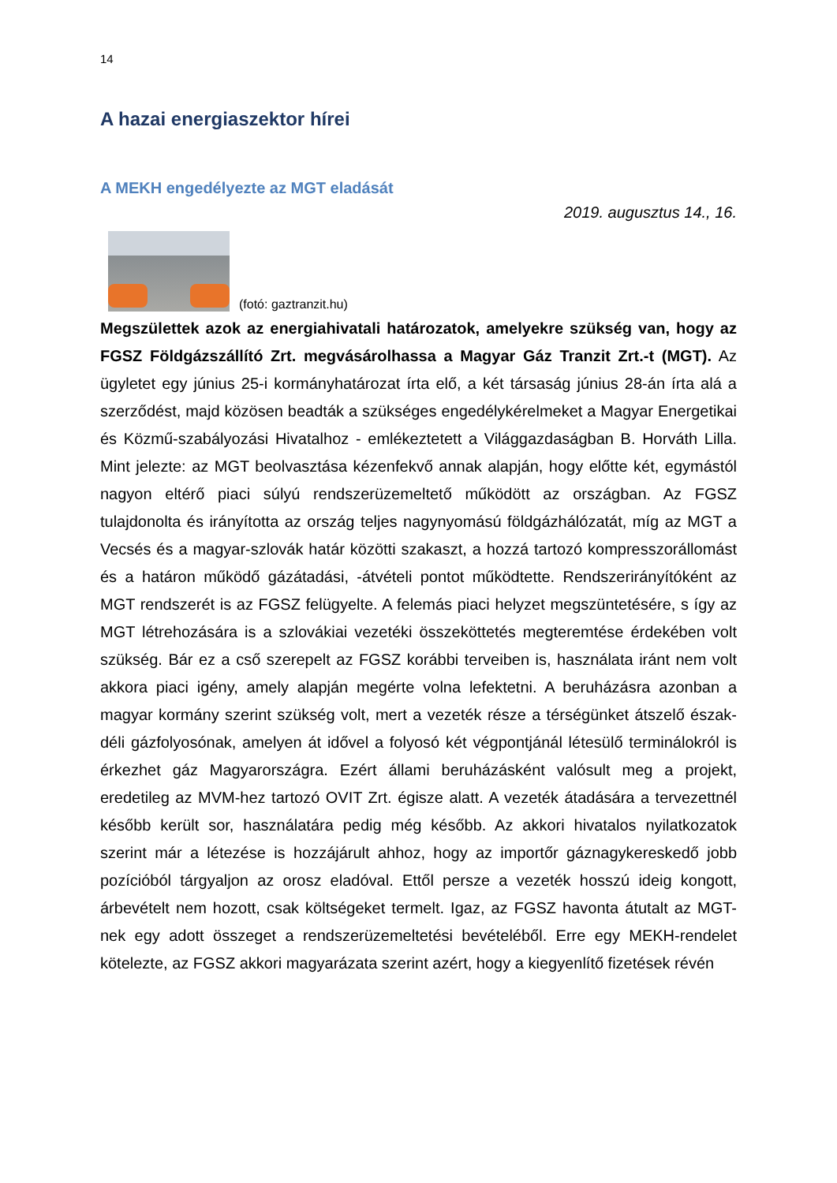14
A hazai energiaszektor hírei
A MEKH engedélyezte az MGT eladását
2019. augusztus 14., 16.
(fotó: gaztranzit.hu)
Megszülettek azok az energiahivatali határozatok, amelyekre szükség van, hogy az FGSZ Földgázszállító Zrt. megvásárolhassa a Magyar Gáz Tranzit Zrt.-t (MGT). Az ügyletet egy június 25-i kormányhatározat írta elő, a két társaság június 28-án írta alá a szerződést, majd közösen beadták a szükséges engedélykérelmeket a Magyar Energetikai és Közmű-szabályozási Hivatalhoz - emlékeztetett a Világgazdaságban B. Horváth Lilla. Mint jelezte: az MGT beolvasztása kézenfekvő annak alapján, hogy előtte két, egymástól nagyon eltérő piaci súlyú rendszerüzemeltető működött az országban. Az FGSZ tulajdonolta és irányította az ország teljes nagynyomású földgázhálózatát, míg az MGT a Vecsés és a magyar-szlovák határ közötti szakaszt, a hozzá tartozó kompresszorállomást és a határon működő gázátadási, -átvételi pontot működtette. Rendszerirányítóként az MGT rendszerét is az FGSZ felügyelte. A felemás piaci helyzet megszüntetésére, s így az MGT létrehozására is a szlovákiai vezetéki összeköttetés megteremtése érdekében volt szükség. Bár ez a cső szerepelt az FGSZ korábbi terveiben is, használata iránt nem volt akkora piaci igény, amely alapján megérte volna lefektetni. A beruházásra azonban a magyar kormány szerint szükség volt, mert a vezeték része a térségünket átszelő észak-déli gázfolyosónak, amelyen át idővel a folyosó két végpontjánál létesülő terminálokról is érkezhet gáz Magyarországra. Ezért állami beruházásként valósult meg a projekt, eredetileg az MVM-hez tartozó OVIT Zrt. égisze alatt. A vezeték átadására a tervezettnél később került sor, használatára pedig még később. Az akkori hivatalos nyilatkozatok szerint már a létezése is hozzájárult ahhoz, hogy az importőr gáznagykereskedő jobb pozícióból tárgyaljon az orosz eladóval. Ettől persze a vezeték hosszú ideig kongott, árbevételt nem hozott, csak költségeket termelt. Igaz, az FGSZ havonta átutalt az MGT-nek egy adott összeget a rendszerüzemeltetési bevételéből. Erre egy MEKH-rendelet kötelezte, az FGSZ akkori magyarázata szerint azért, hogy a kiegyenlítő fizetések révén